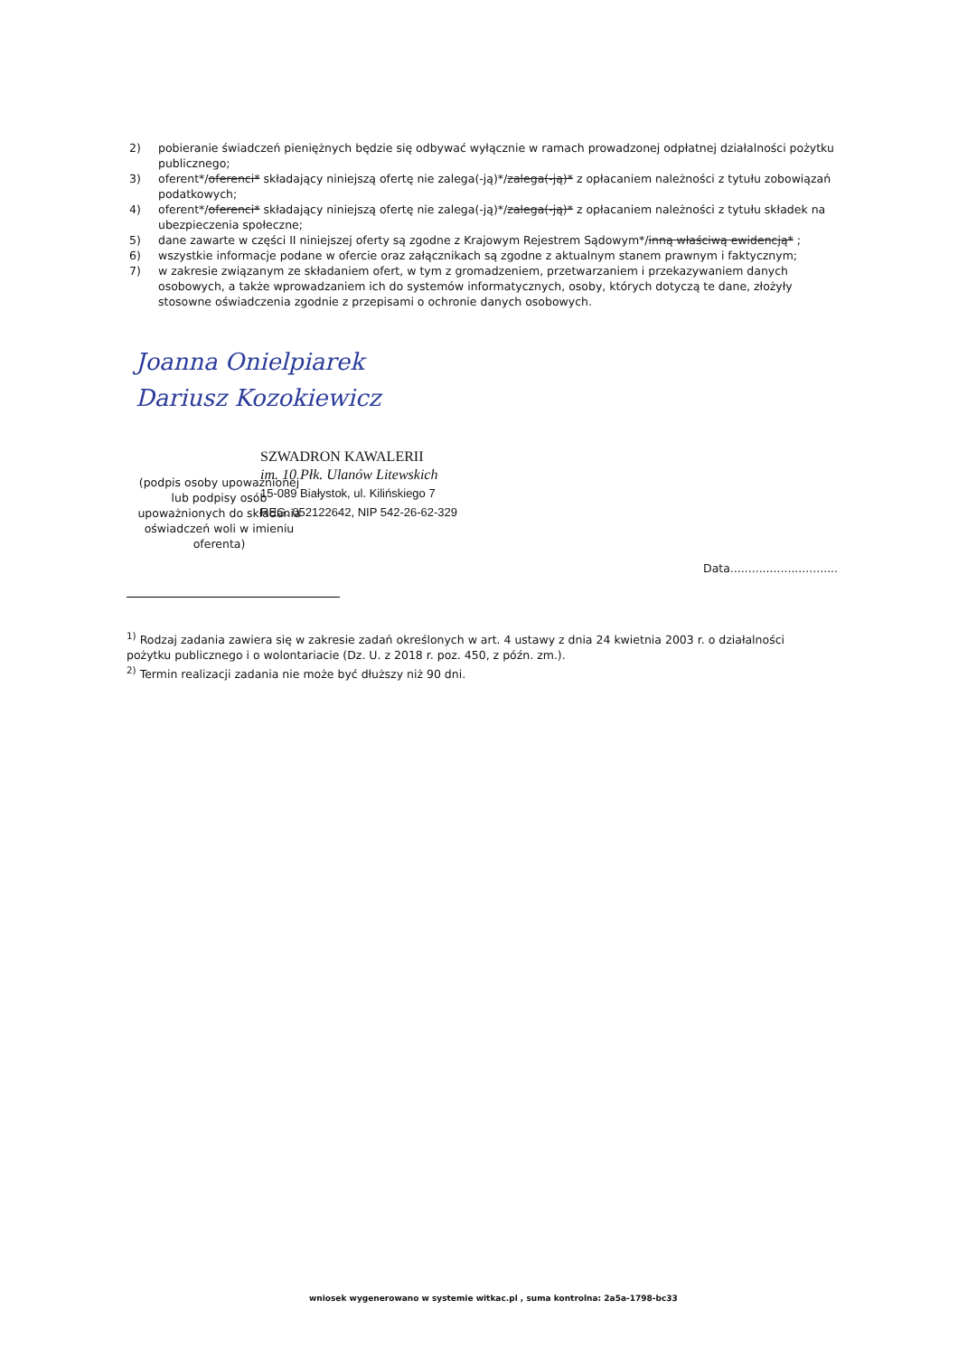2) pobieranie świadczeń pieniężnych będzie się odbywać wyłącznie w ramach prowadzonej odpłatnej działalności pożytku publicznego;
3) oferent*/oferenci* składający niniejszą ofertę nie zalega(-ją)*/zalega(-ją)* z opłacaniem należności z tytułu zobowiązań podatkowych;
4) oferent*/oferenci* składający niniejszą ofertę nie zalega(-ją)*/zalega(-ją)* z opłacaniem należności z tytułu składek na ubezpieczenia społeczne;
5) dane zawarte w części II niniejszej oferty są zgodne z Krajowym Rejestrem Sądowym*/inną właściwą ewidencją* ;
6) wszystkie informacje podane w ofercie oraz załącznikach są zgodne z aktualnym stanem prawnym i faktycznym;
7) w zakresie związanym ze składaniem ofert, w tym z gromadzeniem, przetwarzaniem i przekazywaniem danych osobowych, a także wprowadzaniem ich do systemów informatycznych, osoby, których dotyczą te dane, złożyły stosowne oświadczenia zgodnie z przepisami o ochronie danych osobowych.
Joanna Onielpiarek
Dariusz Kozokiewicz
SZWADRON KAWALERII
im. 10 Płk. Ulanów Litewskich
15-089 Białystok, ul. Kilińskiego 7
REG. 052122642, NIP 542-26-62-329
(podpis osoby upoważnionej lub podpisy osób upoważnionych do składania oświadczeń woli w imieniu oferenta)
Data..............................
<sup>1)</sup> Rodzaj zadania zawiera się w zakresie zadań określonych w art. 4 ustawy z dnia 24 kwietnia 2003 r. o działalności pożytku publicznego i o wolontariacie (Dz. U. z 2018 r. poz. 450, z późn. zm.).
<sup>2)</sup> Termin realizacji zadania nie może być dłuższy niż 90 dni.
wniosek wygenerowano w systemie witkac.pl , suma kontrolna: 2a5a-1798-bc33